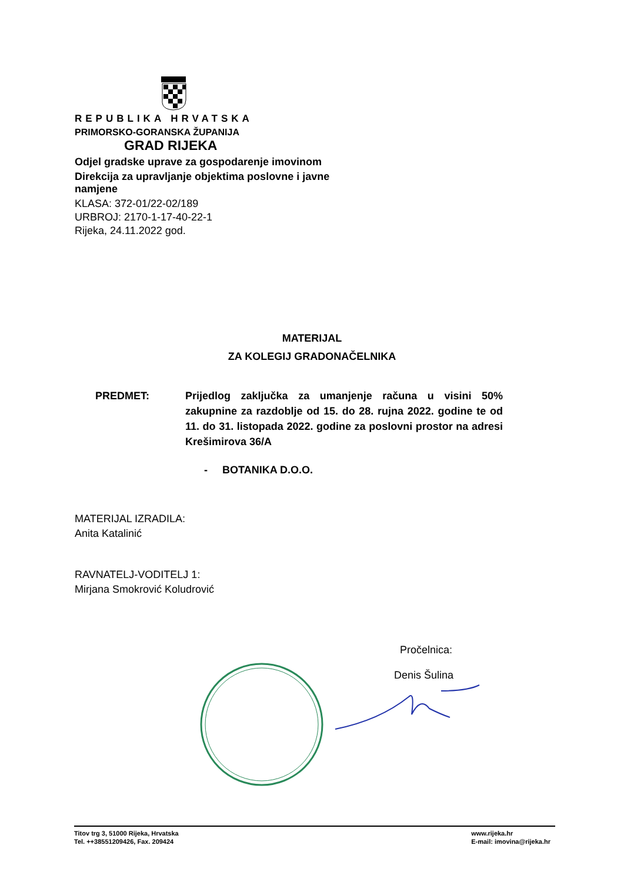REPUBLIKA HRVATSKA
PRIMORSKO-GORANSKA ŽUPANIJA
GRAD RIJEKA
Odjel gradske uprave za gospodarenje imovinom
Direkcija za upravljanje objektima poslovne i javne namjene
KLASA: 372-01/22-02/189
URBROJ: 2170-1-17-40-22-1
Rijeka, 24.11.2022 god.
MATERIJAL
ZA KOLEGIJ GRADONAČELNIKA
PREDMET: Prijedlog zaključka za umanjenje računa u visini 50% zakupnine za razdoblje od 15. do 28. rujna 2022. godine te od 11. do 31. listopada 2022. godine za poslovni prostor na adresi Krešimirova 36/A
- BOTANIKA D.O.O.
MATERIJAL IZRADILA:
Anita Katalinić
RAVNATELJ-VODITELJ 1:
Mirjana Smokrović Koludrović
Pročelnica:
Denis Šulina
Titov trg 3, 51000 Rijeka, Hrvatska
Tel. ++38551209426, Fax. 209424
www.rijeka.hr
E-mail: imovina@rijeka.hr